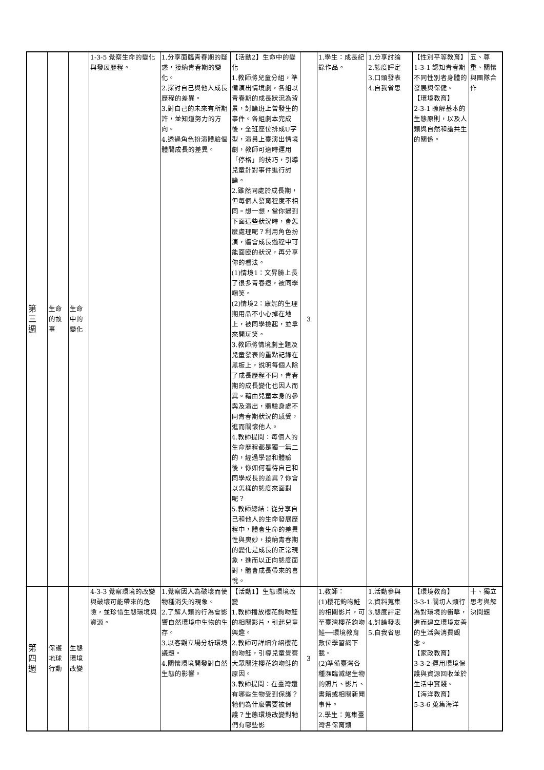| 第 三 週 | 生命 的故 事 | 生命 中的 變化 | 1-3-5 覺察生命的變化與發展歷程。 | 1.分享面臨青春期的疑惑，接納青春期的變化。 2.探討自己與他人成長歷程的差異。 3.對自己的未來有所期許，並知道努力的方向。 4.透過角色扮演體驗個體間成長的差異。 | 【活動2】生命中的變化 1.教師將兒童分組，準備演出情境劇，各組以青春期的成長狀況為背景，討論班上曾發生的事件。各組劇本完成後，全班座位排成U字型，演員上臺演出情境劇，教師可適時運用「停格」的技巧，引導兒童針對事件進行討論。 2.雖然同處於成長期，但每個人發育程度不相同。想一想，當你遇到下面這些狀況時，會怎麼處理呢？利用角色扮演，體會成長過程中可能面臨的狀況，再分享你的看法。 (1)情境1：文昇臉上長了很多青春痘，被同學嘲笑。 (2)情境2：康妮的生理期用品不小心掉在地上，被同學撿起，並拿來開玩笑。 3.教師將情境劇主題及兒童發表的重點記錄在黑板上，說明每個人除了成長歷程不同，青春期的成長變化也因人而異。藉由兒童本身的參與及演出，體驗身處不同青春期狀況的感受，進而關懷他人。 4.教師提問：每個人的生命歷程都是獨一無二的，經過學習和體驗後，你如何看待自己和同學成長的差異？你會以怎樣的態度來面對呢？ 5.教師總結：從分享自己和他人的生命發展歷程中，體會生命的差異性與奧妙，接納青春期的變化是成長的正常現象，進而以正向態度面對，體會成長帶來的喜悅。 | 3 | 1.學生：成長紀錄作品。 | 1.分享討論 2.態度評定 3.口頭發表 4.自我省思 | 【性別平等教育】 1-3-1 認知青春期不同性別者身體的發展與保健。 【環境教育】 2-3-1 瞭解基本的生態原則，以及人類與自然和諧共生的關係。 | 五、尊重、關懷與團隊合作 |
| 第 四 週 | 保護 地球 行動 | 生態 環境 改變 | 4-3-3 覺察環境的改變與破壞可能帶來的危險，並珍惜生態環境與資源。 | 1.覺察因人為破壞而使物種消失的現象。 2.了解人類的行為會影響自然環境中生物的生存。 3.以客觀立場分析環境議題。 4.關懷環境開發對自然生態的影響。 | 【活動1】生態環境改變 1.教師播放櫻花鉤吻鮭的相關影片，引起兒童興趣。 2.教師可詳細介紹櫻花鉤吻鮭，引導兒童覺察大眾關注櫻花鉤吻鮭的原因。 3.教師提問：在臺灣還有哪些生物受到保護？牠們為什麼需要被保護？生態環境改變對牠們有哪些影 | 3 | 1.教師： (1)櫻花鉤吻鮭的相關影片，可至臺灣櫻花鉤吻鮭──環境教育數位學習網下載。 (2)準備臺灣各種瀕臨滅絕生物的照片、影片、書籍或相關新聞事件。 2.學生：蒐集臺灣各保育類 | 1.活動參與 2.資料蒐集 3.態度評定 4.討論發表 5.自我省思 | 【環境教育】 3-3-1 關切人類行為對環境的衝擊，進而建立環境友善的生活與消費觀念。 【家政教育】 3-3-2 運用環境保護與資源回收並於生活中實踐。 【海洋教育】 5-3-6 蒐集海洋 | 十、獨立思考與解決問題 |